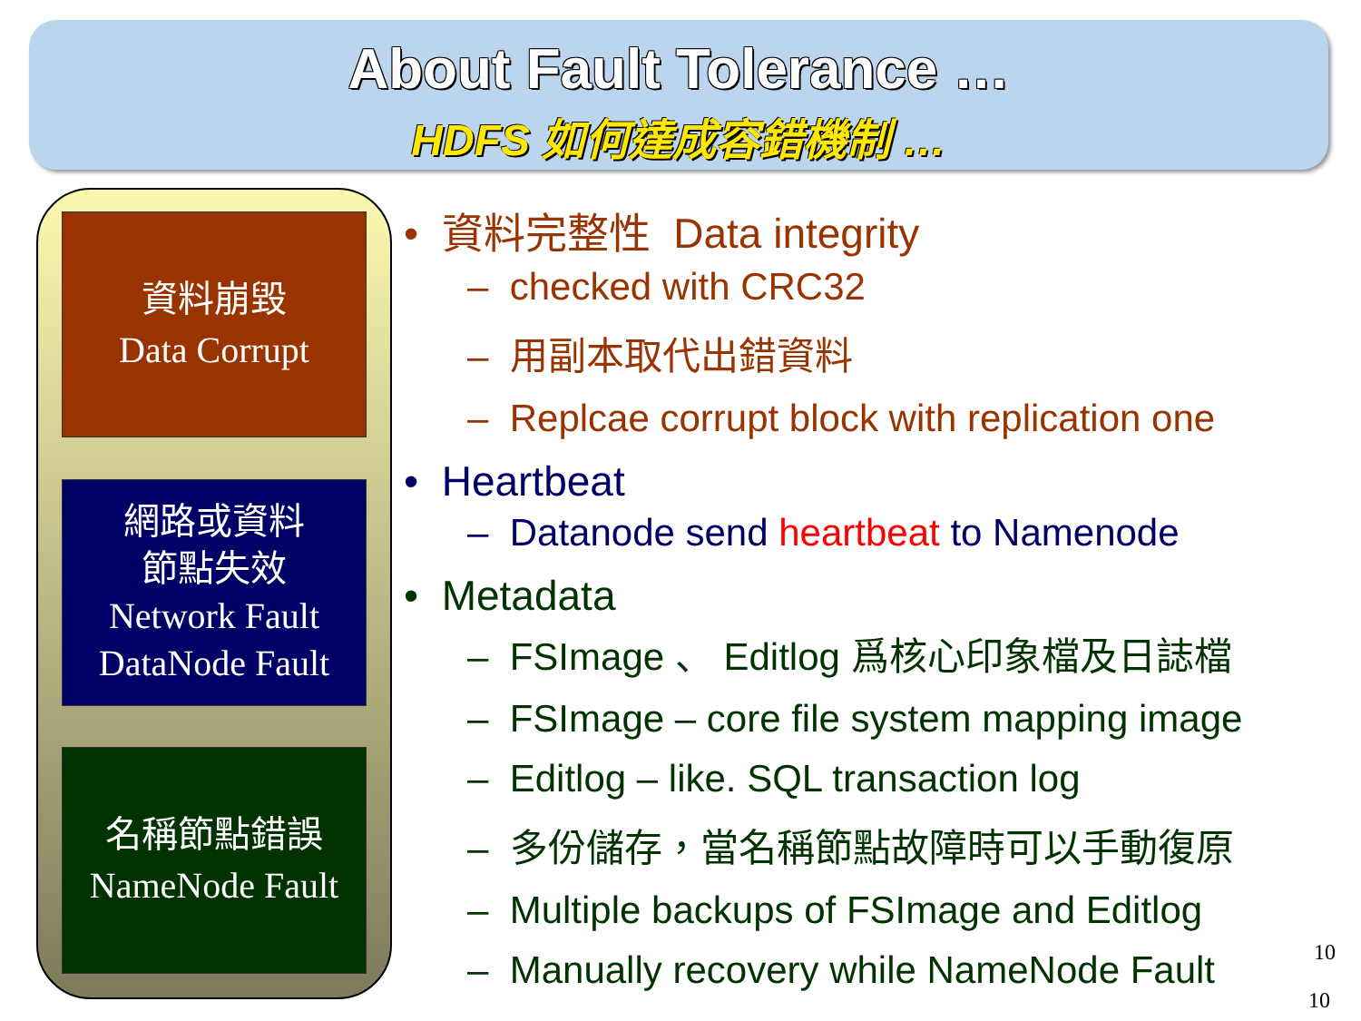About Fault Tolerance …
HDFS 如何達成容錯機制 …
資料崩毀
Data Corrupt
網路或資料
節點失效
Network Fault
DataNode Fault
名稱節點錯誤
NameNode Fault
• 資料完整性 Data integrity
– checked with CRC32
– 用副本取代出錯資料
– Replcae corrupt block with replication one
• Heartbeat
– Datanode send heartbeat to Namenode
• Metadata
– FSImage 、 Editlog 爲核心印象檔及日誌檔
– FSImage – core file system mapping image
– Editlog – like. SQL transaction log
– 多份儲存，當名稱節點故障時可以手動復原
– Multiple backups of FSImage and Editlog
– Manually recovery while NameNode Fault
10
10